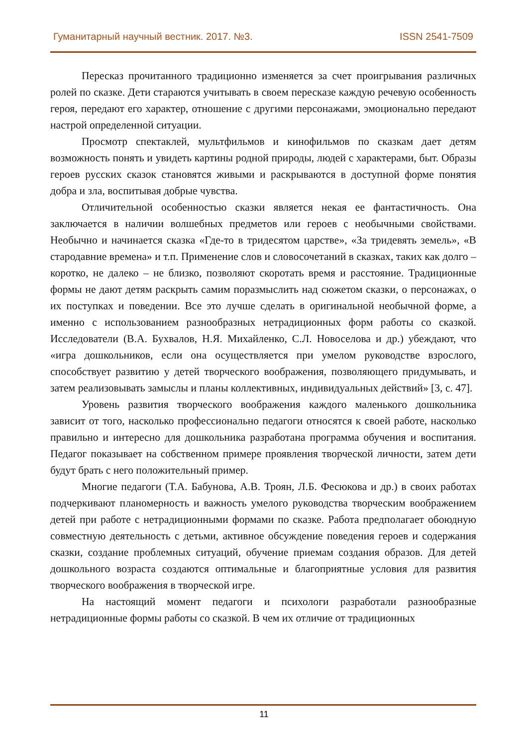Гуманитарный научный вестник. 2017. №3. ISSN 2541-7509
Пересказ прочитанного традиционно изменяется за счет проигрывания различных ролей по сказке. Дети стараются учитывать в своем пересказе каждую речевую особенность героя, передают его характер, отношение с другими персонажами, эмоционально передают настрой определенной ситуации.
Просмотр спектаклей, мультфильмов и кинофильмов по сказкам дает детям возможность понять и увидеть картины родной природы, людей с характерами, быт. Образы героев русских сказок становятся живыми и раскрываются в доступной форме понятия добра и зла, воспитывая добрые чувства.
Отличительной особенностью сказки является некая ее фантастичность. Она заключается в наличии волшебных предметов или героев с необычными свойствами. Необычно и начинается сказка «Где-то в тридесятом царстве», «За тридевять земель», «В стародавние времена» и т.п. Применение слов и словосочетаний в сказках, таких как долго – коротко, не далеко – не близко, позволяют скоротать время и расстояние. Традиционные формы не дают детям раскрыть самим поразмыслить над сюжетом сказки, о персонажах, о их поступках и поведении. Все это лучше сделать в оригинальной необычной форме, а именно с использованием разнообразных нетрадиционных форм работы со сказкой. Исследователи (В.А. Бухвалов, Н.Я. Михайленко, С.Л. Новоселова и др.) убеждают, что «игра дошкольников, если она осуществляется при умелом руководстве взрослого, способствует развитию у детей творческого воображения, позволяющего придумывать, и затем реализовывать замыслы и планы коллективных, индивидуальных действий» [3, с. 47].
Уровень развития творческого воображения каждого маленького дошкольника зависит от того, насколько профессионально педагоги относятся к своей работе, насколько правильно и интересно для дошкольника разработана программа обучения и воспитания. Педагог показывает на собственном примере проявления творческой личности, затем дети будут брать с него положительный пример.
Многие педагоги (Т.А. Бабунова, А.В. Троян, Л.Б. Фесюкова и др.) в своих работах подчеркивают планомерность и важность умелого руководства творческим воображением детей при работе с нетрадиционными формами по сказке. Работа предполагает обоюдную совместную деятельность с детьми, активное обсуждение поведения героев и содержания сказки, создание проблемных ситуаций, обучение приемам создания образов. Для детей дошкольного возраста создаются оптимальные и благоприятные условия для развития творческого воображения в творческой игре.
На настоящий момент педагоги и психологи разработали разнообразные нетрадиционные формы работы со сказкой. В чем их отличие от традиционных
11